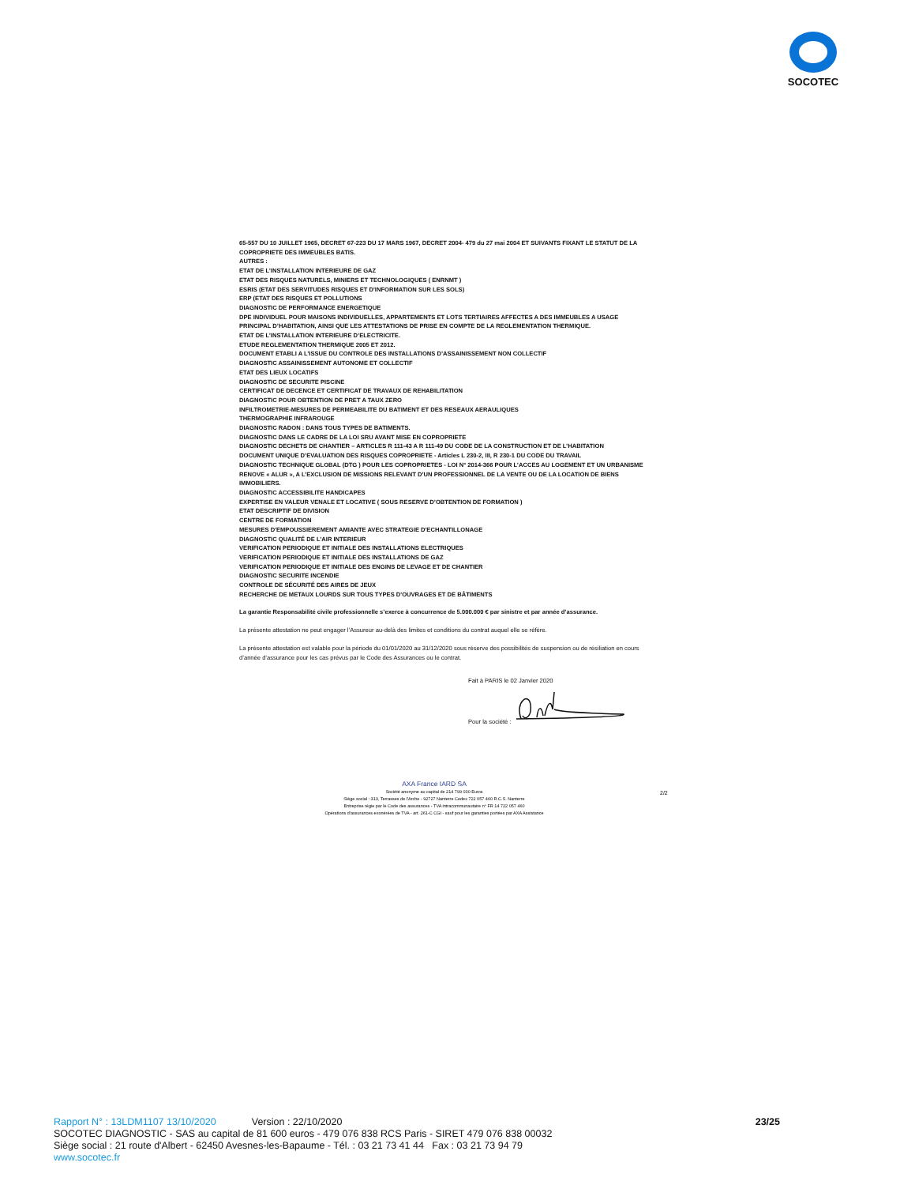SOCOTEC
65-557 DU 10 JUILLET 1965, DECRET 67-223 DU 17 MARS 1967, DECRET 2004- 479 du 27 mai 2004 ET SUIVANTS FIXANT LE STATUT DE LA COPROPRIETE DES IMMEUBLES BATIS.
AUTRES :
ETAT DE L’INSTALLATION INTERIEURE DE GAZ
ETAT DES RISQUES NATURELS, MINIERS ET TECHNOLOGIQUES ( ENRNMT )
ESRIS (ETAT DES SERVITUDES RISQUES ET D'INFORMATION SUR LES SOLS)
ERP (ETAT DES RISQUES ET POLLUTIONS
DIAGNOSTIC DE PERFORMANCE ENERGETIQUE
DPE INDIVIDUEL POUR MAISONS INDIVIDUELLES, APPARTEMENTS ET LOTS TERTIAIRES AFFECTES A DES IMMEUBLES A USAGE PRINCIPAL D’HABITATION, AINSI QUE LES ATTESTATIONS DE PRISE EN COMPTE DE LA REGLEMENTATION THERMIQUE.
ETAT DE L’INSTALLATION INTERIEURE D’ELECTRICITE.
ETUDE REGLEMENTATION THERMIQUE 2005 ET 2012.
DOCUMENT ETABLI A L’ISSUE DU CONTROLE DES INSTALLATIONS D’ASSAINISSEMENT NON COLLECTIF
DIAGNOSTIC ASSAINISSEMENT AUTONOME ET COLLECTIF
ETAT DES LIEUX LOCATIFS
DIAGNOSTIC DE SECURITE PISCINE
CERTIFICAT DE DECENCE ET CERTIFICAT DE TRAVAUX DE REHABILITATION
DIAGNOSTIC POUR OBTENTION DE PRET A TAUX ZERO
INFILTROMETRIE-MESURES DE PERMEABILITE DU BATIMENT ET DES RESEAUX AERAULIQUES
THERMOGRAPHIE INFRAROUGE
DIAGNOSTIC RADON : DANS TOUS TYPES DE BATIMENTS.
DIAGNOSTIC DANS LE CADRE DE LA LOI SRU AVANT MISE EN COPROPRIETE
DIAGNOSTIC DECHETS DE CHANTIER – ARTICLES R 111-43 A R 111-49 DU CODE DE LA CONSTRUCTION ET DE L’HABITATION
DOCUMENT UNIQUE D’EVALUATION DES RISQUES COPROPRIETE - Articles L 230-2, III, R 230-1 DU CODE DU TRAVAIL
DIAGNOSTIC TECHNIQUE GLOBAL (DTG ) POUR LES COPROPRIETES - LOI N° 2014-366 POUR L’ACCES AU LOGEMENT ET UN URBANISME RENOVE « ALUR », A L’EXCLUSION DE MISSIONS RELEVANT D’UN PROFESSIONNEL DE LA VENTE OU DE LA LOCATION DE BIENS IMMOBILIERS.
DIAGNOSTIC ACCESSIBILITE HANDICAPES
EXPERTISE EN VALEUR VENALE ET LOCATIVE ( SOUS RESERVE D’OBTENTION DE FORMATION )
ETAT DESCRIPTIF DE DIVISION
CENTRE DE FORMATION
MESURES D'EMPOUSSIEREMENT AMIANTE AVEC STRATEGIE D'ECHANTILLONAGE
DIAGNOSTIC QUALITÉ DE L'AIR INTERIEUR
VERIFICATION PERIODIQUE ET INITIALE DES INSTALLATIONS ELECTRIQUES
VERIFICATION PERIODIQUE ET INITIALE DES INSTALLATIONS DE GAZ
VERIFICATION PERIODIQUE ET INITIALE DES ENGINS DE LEVAGE ET DE CHANTIER
DIAGNOSTIC SECURITE INCENDIE
CONTROLE DE SÉCURITÉ DES AIRES DE JEUX
RECHERCHE DE METAUX LOURDS SUR TOUS TYPES D'OUVRAGES ET DE BÂTIMENTS
La garantie Responsabilité civile professionnelle s’exerce à concurrence de 5.000.000 € par sinistre et par année d’assurance.
La présente attestation ne peut engager l’Assureur au-delà des limites et conditions du contrat auquel elle se réfère.
La présente attestation est valable pour la période du 01/01/2020 au 31/12/2020 sous réserve des possibilités de suspension ou de résiliation en cours d’année d’assurance pour les cas prévus par le Code des Assurances ou le contrat.
Fait à PARIS le 02 Janvier 2020
Pour la société :
AXA France IARD SA
Société anonyme au capital de 214 799 030 Euros
Siège social : 313, Terrasses de l'Arche - 92727 Nanterre Cedex 722 057 460 R.C.S. Nanterre
Entreprise régie par le Code des assurances - TVA intracommunautaire n° FR 14 722 057 460
Opérations d'assurances exonérées de TVA - art. 261-C CGI - sauf pour les garanties portées par AXA Assistance
2/2
Rapport N° : 13LDM1107 13/10/2020 Version : 22/10/2020 23/25
SOCOTEC DIAGNOSTIC - SAS au capital de 81 600 euros - 479 076 838 RCS Paris - SIRET 479 076 838 00032
Siège social : 21 route d'Albert - 62450 Avesnes-les-Bapaume - Tél. : 03 21 73 41 44 Fax : 03 21 73 94 79
www.socotec.fr